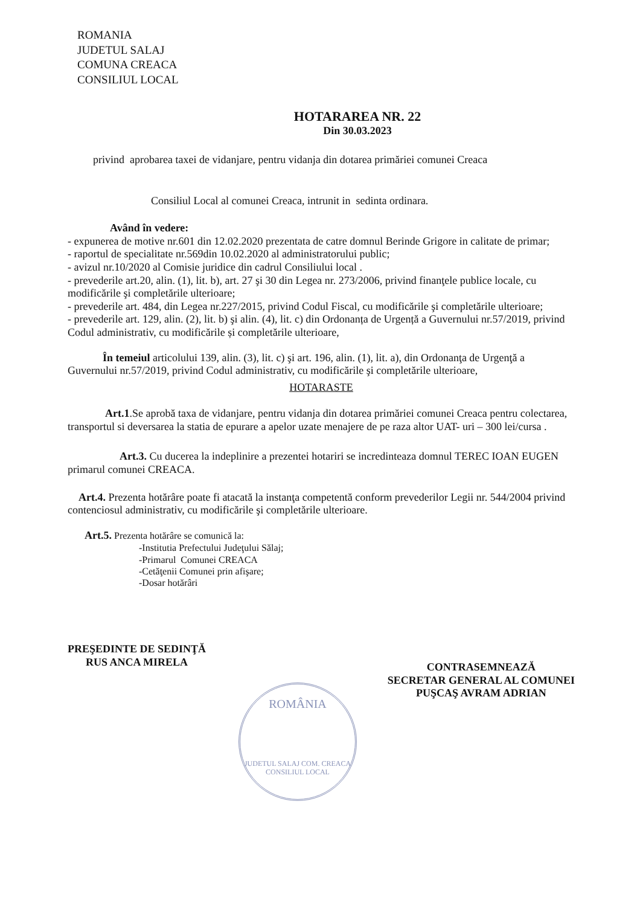ROMANIA
JUDETUL SALAJ
COMUNA CREACA
CONSILIUL LOCAL
HOTARAREA NR. 22
Din 30.03.2023
privind aprobarea taxei de vidanjare, pentru vidanja din dotarea primăriei comunei Creaca
Consiliul Local al comunei Creaca, intrunit in sedinta ordinara.
Având în vedere:
- expunerea de motive nr.601 din 12.02.2020 prezentata de catre domnul Berinde Grigore in calitate de primar;
- raportul de specialitate nr.569din 10.02.2020 al administratorului public;
- avizul nr.10/2020 al Comisie juridice din cadrul Consiliului local .
- prevederile art.20, alin. (1), lit. b), art. 27 şi 30 din Legea nr. 273/2006, privind finanţele publice locale, cu modificările şi completările ulterioare;
- prevederile art. 484, din Legea nr.227/2015, privind Codul Fiscal, cu modificările şi completările ulterioare;
- prevederile art. 129, alin. (2), lit. b) şi alin. (4), lit. c) din Ordonanța de Urgență a Guvernului nr.57/2019, privind Codul administrativ, cu modificările și completările ulterioare,
În temeiul articolului 139, alin. (3), lit. c) şi art. 196, alin. (1), lit. a), din Ordonanţa de Urgenţă a Guvernului nr.57/2019, privind Codul administrativ, cu modificările şi completările ulterioare,
HOTARASTE
Art.1.Se aprobă taxa de vidanjare, pentru vidanja din dotarea primăriei comunei Creaca pentru colectarea, transportul si deversarea la statia de epurare a apelor uzate menajere de pe raza altor UAT- uri – 300 lei/cursa .
Art.3. Cu ducerea la indeplinire a prezentei hotariri se incredinteaza domnul TEREC IOAN EUGEN primarul comunei CREACA.
Art.4. Prezenta hotărâre poate fi atacată la instanţa competentă conform prevederilor Legii nr. 544/2004 privind contenciosul administrativ, cu modificările şi completările ulterioare.
Art.5. Prezenta hotărâre se comunică la:
-Institutia Prefectului Judeţului Sălaj;
-Primarul Comunei CREACA
-Cetăţenii Comunei prin afişare;
-Dosar hotărâri
PREŞEDINTE DE SEDINŢĂ
RUS ANCA MIRELA
CONTRASEMNEAZĂ
SECRETAR GENERAL AL COMUNEI
PUŞCAŞ AVRAM ADRIAN
ROMÂNIA
JUDETUL SALAJ COM. CREACA
CONSILIUL LOCAL